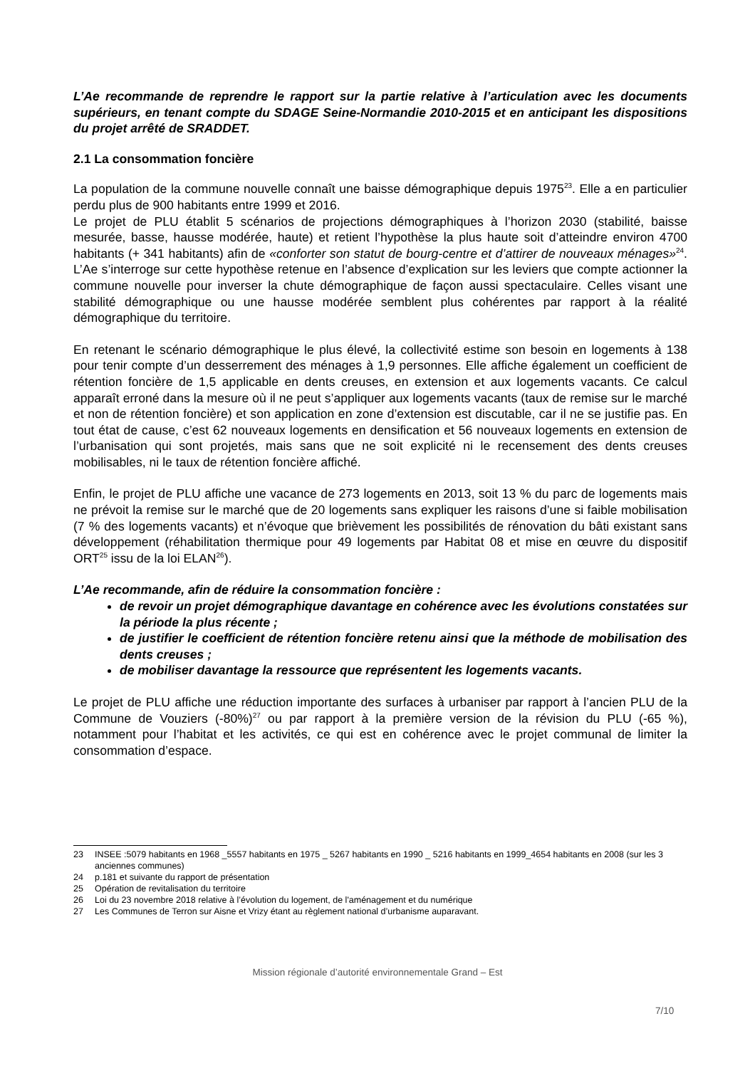L’Ae recommande de reprendre le rapport sur la partie relative à l’articulation avec les documents supérieurs, en tenant compte du SDAGE Seine-Normandie 2010-2015 et en anticipant les dispositions du projet arrêté de SRADDET.
2.1 La consommation foncière
La population de la commune nouvelle connaît une baisse démographique depuis 1975<sup>23</sup>. Elle a en particulier perdu plus de 900 habitants entre 1999 et 2016.
Le projet de PLU établit 5 scénarios de projections démographiques à l’horizon 2030 (stabilité, baisse mesurée, basse, hausse modérée, haute) et retient l’hypothèse la plus haute soit d’atteindre environ 4700 habitants (+ 341 habitants) afin de «conforter son statut de bourg-centre et d’attirer de nouveaux ménages»<sup>24</sup>. L’Ae s’interroge sur cette hypothèse retenue en l’absence d’explication sur les leviers que compte actionner la commune nouvelle pour inverser la chute démographique de façon aussi spectaculaire. Celles visant une stabilité démographique ou une hausse modérée semblent plus cohérentes par rapport à la réalité démographique du territoire.
En retenant le scénario démographique le plus élevé, la collectivité estime son besoin en logements à 138 pour tenir compte d’un desserrement des ménages à 1,9 personnes. Elle affiche également un coefficient de rétention foncière de 1,5 applicable en dents creuses, en extension et aux logements vacants. Ce calcul apparaît erroné dans la mesure où il ne peut s’appliquer aux logements vacants (taux de remise sur le marché et non de rétention foncière) et son application en zone d’extension est discutable, car il ne se justifie pas. En tout état de cause, c’est 62 nouveaux logements en densification et 56 nouveaux logements en extension de l’urbanisation qui sont projetés, mais sans que ne soit explicité ni le recensement des dents creuses mobilisables, ni le taux de rétention foncière affiché.
Enfin, le projet de PLU affiche une vacance de 273 logements en 2013, soit 13 % du parc de logements mais ne prévoit la remise sur le marché que de 20 logements sans expliquer les raisons d’une si faible mobilisation (7 % des logements vacants) et n’évoque que brièvement les possibilités de rénovation du bâti existant sans développement (réhabilitation thermique pour 49 logements par Habitat 08 et mise en œuvre du dispositif ORT<sup>25</sup> issu de la loi ELAN<sup>26</sup>).
L’Ae recommande, afin de réduire la consommation foncière :
de revoir un projet démographique davantage en cohérence avec les évolutions constatées sur la période la plus récente ;
de justifier le coefficient de rétention foncière retenu ainsi que la méthode de mobilisation des dents creuses ;
de mobiliser davantage la ressource que représentent les logements vacants.
Le projet de PLU affiche une réduction importante des surfaces à urbaniser par rapport à l’ancien PLU de la Commune de Vouziers (-80%)<sup>27</sup> ou par rapport à la première version de la révision du PLU (-65 %), notamment pour l’habitat et les activités, ce qui est en cohérence avec le projet communal de limiter la consommation d’espace.
23 INSEE :5079 habitants en 1968 _5557 habitants en 1975 _ 5267 habitants en 1990 _ 5216 habitants en 1999_4654 habitants en 2008 (sur les 3 anciennes communes)
24 p.181 et suivante du rapport de présentation
25 Opération de revitalisation du territoire
26 Loi du 23 novembre 2018 relative à l’évolution du logement, de l'aménagement et du numérique
27 Les Communes de Terron sur Aisne et Vrizy étant au règlement national d’urbanisme auparavant.
Mission régionale d’autorité environnementale Grand – Est
7/10